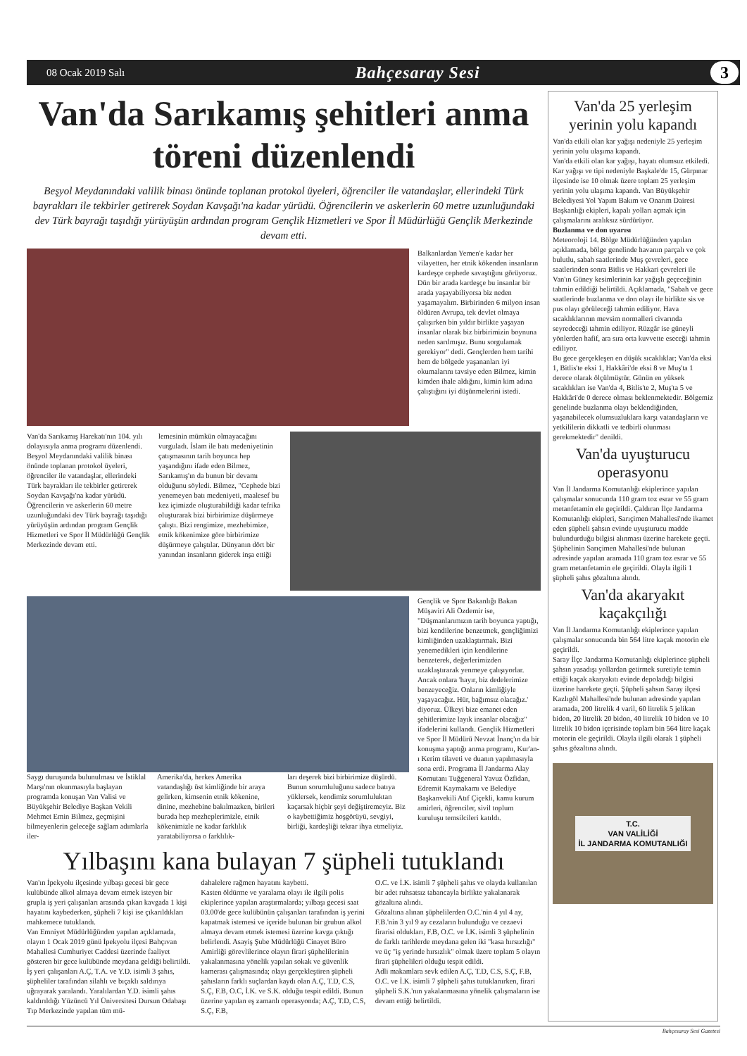08 Ocak 2019 Salı Bahçesaray Sesi 3
Van'da Sarıkamış şehitleri anma töreni düzenlendi
Beşyol Meydanındaki valilik binası önünde toplanan protokol üyeleri, öğrenciler ile vatandaşlar, ellerindeki Türk bayrakları ile tekbirler getirerek Soydan Kavşağı'na kadar yürüdü. Öğrencilerin ve askerlerin 60 metre uzunluğundaki dev Türk bayrağı taşıdığı yürüyüşün ardından program Gençlik Hizmetleri ve Spor İl Müdürlüğü Gençlik Merkezinde devam etti.
Balkanlardan Yemen'e kadar her vilayetten, her etnik kökenden insanların kardeşçe cephede savaştığını görüyoruz. Dün bir arada kardeşçe bu insanlar bir arada yaşayabiliyorsa biz neden yaşamayalım. Birbirinden 6 milyon insan öldüren Avrupa, tek devlet olmaya çalışırken bin yıldır birlikte yaşayan insanlar olarak biz birbirimizin boynuna neden sarılmışız. Bunu sorgulamak gerekiyor" dedi. Gençlerden hem tarihi hem de bölgede yaşananları iyi okumalarını tavsiye eden Bilmez, kimin kimden ihale aldığını, kimin kim adına çalıştığını iyi düşünmelerini istedi.
Van'da Sarıkamış Harekatı'nın 104. yılı dolayısıyla anma programı düzenlendi.
Beşyol Meydanındaki valilik binası önünde toplanan protokol üyeleri, öğrenciler ile vatandaşlar, ellerindeki Türk bayrakları ile tekbirler getirerek Soydan Kavşağı'na kadar yürüdü. Öğrencilerin ve askerlerin 60 metre uzunluğundaki dev Türk bayrağı taşıdığı yürüyüşün ardından program Gençlik Hizmetleri ve Spor İl Müdürlüğü Gençlik Merkezinde devam etti.
lemesinin mümkün olmayacağını vurguladı. İslam ile batı medeniyetinin çatışmasının tarih boyunca hep yaşandığını ifade eden Bilmez, Sarıkamış'ın da bunun bir devamı olduğunu söyledi. Bilmez, "Cephede bizi yenemeyen batı medeniyeti, maalesef bu kez içimizde oluşturabildiği kadar tefrika oluşturarak bizi birbirimize düşürmeye çalıştı. Bizi rengimize, mezhebimize, etnik kökenimize göre birbirimize düşürmeye çalıştılar. Dünyanın dört bir yanından insanların giderek inşa ettiği
Gençlik ve Spor Bakanlığı Bakan Müşaviri Ali Özdemir ise, "Düşmanlarımızın tarih boyunca yaptığı, bizi kendilerine benzetmek, gençliğimizi kimliğinden uzaklaştırmak. Bizi yenemedikleri için kendilerine benzeterek, değerlerimizden uzaklaştırarak yenmeye çalışıyorlar. Ancak onlara 'hayır, biz dedelerimize benzeyeceğiz. Onların kimliğiyle yaşayacağız. Hür, bağımsız olacağız.' diyoruz. Ülkeyi bize emanet eden şehitlerimize layık insanlar olacağız" ifadelerini kullandı. Gençlik Hizmetleri ve Spor İl Müdürü Nevzat İnanç'ın da bir konuşma yaptığı anma programı, Kur'an-ı Kerim tilaveti ve duanın yapılmasıyla sona erdi. Programa İl Jandarma Alay Komutanı Tuğgeneral Yavuz Özfidan, Edremit Kaymakamı ve Belediye Başkanvekili Atıf Çiçekli, kamu kurum amirleri, öğrenciler, sivil toplum kuruluşu temsilcileri katıldı.
Saygı duruşunda bulunulması ve İstiklal Marşı'nın okunmasıyla başlayan programda konuşan Van Valisi ve Büyükşehir Belediye Başkan Vekili Mehmet Emin Bilmez, geçmişini bilmeyenlerin geleceğe sağlam adımlarla iler-
Amerika'da, herkes Amerika vatandaşlığı üst kimliğinde bir araya gelirken, kimsenin etnik kökenine, dinine, mezhebine bakılmazken, birileri burada hep mezheplerimizle, etnik kökenimizle ne kadar farklılık yaratabiliyorsa o farklılık-
ları deşerek bizi birbirimize düşürdü. Bunun sorumluluğunu sadece batıya yüklersek, kendimiz sorumluluktan kaçarsak hiçbir şeyi değiştiremeyiz. Biz o kaybettiğimiz hoşgörüyü, sevgiyi, birliği, kardeşliği tekrar ihya etmeliyiz.
Yılbaşını kana bulayan 7 şüpheli tutuklandı
Van'ın İpekyolu ilçesinde yılbaşı gecesi bir gece kulübünde alkol almaya devam etmek isteyen bir grupla iş yeri çalışanları arasında çıkan kavgada 1 kişi hayatını kaybederken, şüpheli 7 kişi ise çıkarıldıkları mahkemece tutuklandı.
Van Emniyet Müdürlüğünden yapılan açıklamada, olayın 1 Ocak 2019 günü İpekyolu ilçesi Bahçıvan Mahallesi Cumhuriyet Caddesi üzerinde faaliyet gösteren bir gece kulübünde meydana geldiği belirtildi. İş yeri çalışanları A.Ç, T.A. ve Y.D. isimli 3 şahıs, şüpheliler tarafından silahlı ve bıçaklı saldırıya uğrayarak yaralandı. Yaralılardan Y.D. isimli şahıs kaldırıldığı Yüzüncü Yıl Üniversitesi Dursun Odabaşı Tıp Merkezinde yapılan tüm mü-
dahalelere rağmen hayatını kaybetti.
Kasten öldürme ve yaralama olayı ile ilgili polis ekiplerince yapılan araştırmalarda; yılbaşı gecesi saat 03.00'de gece kulübünün çalışanları tarafından iş yerini kapatmak istemesi ve içeride bulunan bir grubun alkol almaya devam etmek istemesi üzerine kavga çıktığı belirlendi. Asayiş Şube Müdürlüğü Cinayet Büro Amirliği görevlilerince olayın firari şüphelilerinin yakalanmasına yönelik yapılan sokak ve güvenlik kamerası çalışmasında; olayı gerçekleştiren şüpheli şahısların farklı suçlardan kaydı olan A.Ç, T.D, C.S, S.Ç, F.B, O.C, İ.K. ve S.K. olduğu tespit edildi. Bunun üzerine yapılan eş zamanlı operasyonda; A.Ç, T.D, C.S, S.Ç, F.B,
O.C. ve İ.K. isimli 7 şüpheli şahıs ve olayda kullanılan bir adet ruhsatsız tabancayla birlikte yakalanarak gözaltına alındı.
Gözaltına alınan şüphelilerden O.C.'nin 4 yıl 4 ay, F.B.'nin 3 yıl 9 ay cezaların bulunduğu ve cezaevi firarisi oldukları, F.B, O.C. ve İ.K. isimli 3 şüphelinin de farklı tarihlerde meydana gelen iki "kasa hırsızlığı" ve üç "iş yerinde hırsızlık" olmak üzere toplam 5 olayın firari şüphelileri olduğu tespit edildi.
Adli makamlara sevk edilen A.Ç, T.D, C.S, S.Ç, F.B, O.C. ve İ.K. isimli 7 şüpheli şahıs tutuklanırken, firari şüpheli S.K.'nın yakalanmasına yönelik çalışmaların ise devam ettiği belirtildi.
Van'da 25 yerleşim yerinin yolu kapandı
Van'da etkili olan kar yağışı nedeniyle 25 yerleşim yerinin yolu ulaşıma kapandı.
Van'da etkili olan kar yağışı, hayatı olumsuz etkiledi. Kar yağışı ve tipi nedeniyle Başkale'de 15, Gürpınar ilçesinde ise 10 olmak üzere toplam 25 yerleşim yerinin yolu ulaşıma kapandı. Van Büyükşehir Belediyesi Yol Yapım Bakım ve Onarım Dairesi Başkanlığı ekipleri, kapalı yolları açmak için çalışmalarını aralıksız sürdürüyor.
Buzlanma ve don uyarısı
Meteoroloji 14. Bölge Müdürlüğünden yapılan açıklamada, bölge genelinde havanın parçalı ve çok bulutlu, sabah saatlerinde Muş çevreleri, gece saatlerinden sonra Bitlis ve Hakkari çevreleri ile Van'ın Güney kesimlerinin kar yağışlı geçeceğinin tahmin edildiği belirtildi. Açıklamada, "Sabah ve gece saatlerinde buzlanma ve don olayı ile birlikte sis ve pus olayı görüleceği tahmin ediliyor. Hava sıcaklıklarının mevsim normalleri civarında seyredeceği tahmin ediliyor. Rüzgâr ise güneyli yönlerden hafif, ara sıra orta kuvvette eseceği tahmin ediliyor.
Bu gece gerçekleşen en düşük sıcaklıklar; Van'da eksi 1, Bitlis'te eksi 1, Hakkâri'de eksi 8 ve Muş'ta 1 derece olarak ölçülmüştür. Günün en yüksek sıcaklıkları ise Van'da 4, Bitlis'te 2, Muş'ta 5 ve Hakkâri'de 0 derece olması beklenmektedir. Bölgemiz genelinde buzlanma olayı beklendiğinden, yaşanabilecek olumsuzluklara karşı vatandaşların ve yetkililerin dikkatli ve tedbirli olunması gerekmektedir" denildi.
Van'da uyuşturucu operasyonu
Van İl Jandarma Komutanlığı ekiplerince yapılan çalışmalar sonucunda 110 gram toz esrar ve 55 gram metanfetamin ele geçirildi. Çaldıran İlçe Jandarma Komutanlığı ekipleri, Sarıçimen Mahallesi'nde ikamet eden şüpheli şahsın evinde uyuşturucu madde bulundurduğu bilgisi alınması üzerine harekete geçti. Şüphelinin Sarıçimen Mahallesi'nde bulunan adresinde yapılan aramada 110 gram toz esrar ve 55 gram metanfetamin ele geçirildi. Olayla ilgili 1 şüpheli şahıs gözaltına alındı.
Van'da akaryakıt kaçakçılığı
Van İl Jandarma Komutanlığı ekiplerince yapılan çalışmalar sonucunda bin 564 litre kaçak motorin ele geçirildi.
Saray İlçe Jandarma Komutanlığı ekiplerince şüpheli şahsın yasadışı yollardan getirmek suretiyle temin ettiği kaçak akaryakıtı evinde depoladığı bilgisi üzerine harekete geçti. Şüpheli şahsın Saray ilçesi Kazlıgöl Mahallesi'nde bulunan adresinde yapılan aramada, 200 litrelik 4 varil, 60 litrelik 5 jelikan bidon, 20 litrelik 20 bidon, 40 litrelik 10 bidon ve 10 litrelik 10 bidon içerisinde toplam bin 564 litre kaçak motorin ele geçirildi. Olayla ilgili olarak 1 şüpheli şahıs gözaltına alındı.
T.C.
VAN VALİLİĞİ
İL JANDARMA KOMUTANLIĞI
Bahçesaray Sesi Gazetesi